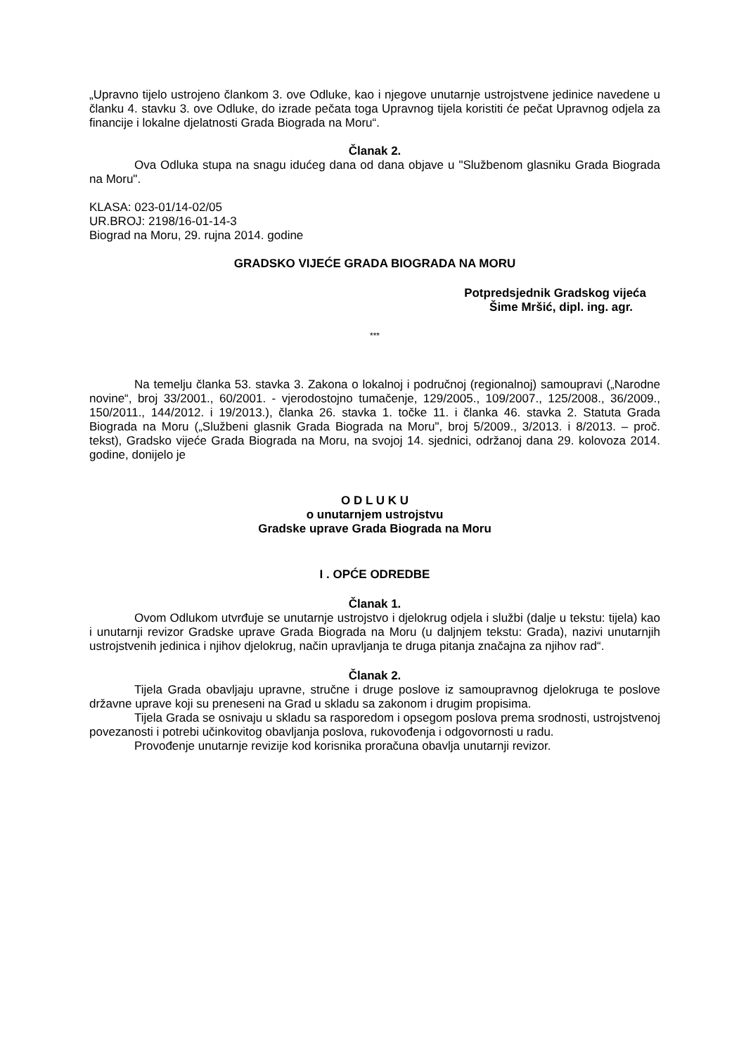„Upravno tijelo ustrojeno člankom 3. ove Odluke, kao i njegove unutarnje ustrojstvene jedinice navedene u članku 4. stavku 3. ove Odluke, do izrade pečata toga Upravnog tijela koristiti će pečat Upravnog odjela za financije i lokalne djelatnosti Grada Biograda na Moru“.
Članak 2.
Ova Odluka stupa na snagu idućeg dana od dana objave u "Službenom glasniku Grada Biograda na Moru".
KLASA: 023-01/14-02/05
UR.BROJ: 2198/16-01-14-3
Biograd na Moru, 29. rujna 2014. godine
GRADSKO VIJEĆE GRADA BIOGRADA NA MORU
Potpredsjednik Gradskog vijeća
Šime Mršić, dipl. ing. agr.
***
Na temelju članka 53. stavka 3. Zakona o lokalnoj i područnoj (regionalnoj) samoupravi („Narodne novine“, broj 33/2001., 60/2001. - vjerodostojno tumačenje, 129/2005., 109/2007., 125/2008., 36/2009., 150/2011., 144/2012. i 19/2013.), članka 26. stavka 1. točke 11. i članka 46. stavka 2. Statuta Grada Biograda na Moru („Službeni glasnik Grada Biograda na Moru", broj 5/2009., 3/2013. i 8/2013. – proč. tekst), Gradsko vijeće Grada Biograda na Moru, na svojoj 14. sjednici, održanoj dana 29. kolovoza 2014. godine, donijelo je
O D L U K U
o unutarnjem ustrojstvu
Gradske uprave Grada Biograda na Moru
I . OPĆE ODREDBE
Članak 1.
Ovom Odlukom utvrđuje se unutarnje ustrojstvo i djelokrug odjela i službi (dalje u tekstu: tijela) kao i unutarnji revizor Gradske uprave Grada Biograda na Moru (u daljnjem tekstu: Grada), nazivi unutarnjih ustrojstvenih jedinica i njihov djelokrug, način upravljanja te druga pitanja značajna za njihov rad“.
Članak 2.
Tijela Grada obavljaju upravne, stručne i druge poslove iz samoupravnog djelokruga te poslove državne uprave koji su preneseni na Grad u skladu sa zakonom i drugim propisima.
Tijela Grada se osnivaju u skladu sa rasporedom i opsegom poslova prema srodnosti, ustrojstvenoj povezanosti i potrebi učinkovitog obavljanja poslova, rukovođenja i odgovornosti u radu.
Provođenje unutarnje revizije kod korisnika proračuna obavlja unutarnji revizor.